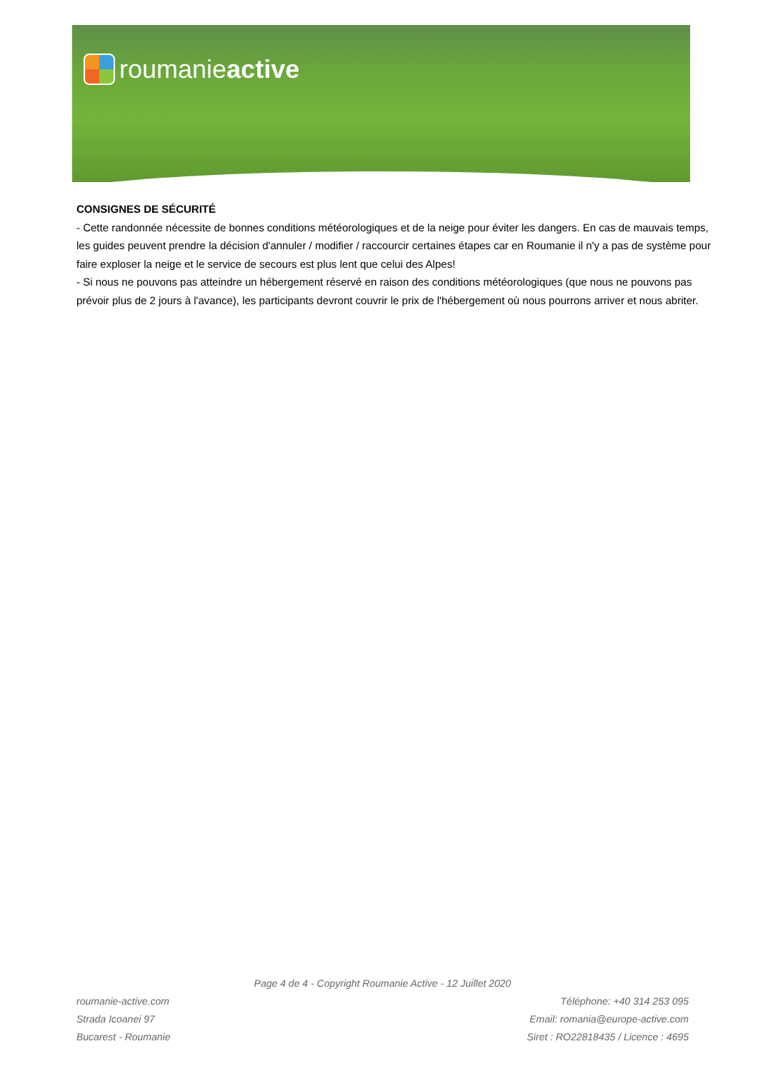roumanie active
CONSIGNES DE SÉCURITÉ
- Cette randonnée nécessite de bonnes conditions météorologiques et de la neige pour éviter les dangers. En cas de mauvais temps, les guides peuvent prendre la décision d'annuler / modifier / raccourcir certaines étapes car en Roumanie il n'y a pas de système pour faire exploser la neige et le service de secours est plus lent que celui des Alpes!
- Si nous ne pouvons pas atteindre un hébergement réservé en raison des conditions météorologiques (que nous ne pouvons pas prévoir plus de 2 jours à l'avance), les participants devront couvrir le prix de l'hébergement où nous pourrons arriver et nous abriter.
Page 4 de 4 - Copyright Roumanie Active - 12 Juillet 2020
roumanie-active.com
Strada Icoanei 97
Bucarest - Roumanie
Téléphone: +40 314 253 095
Email: romania@europe-active.com
Siret : RO22818435 / Licence : 4695